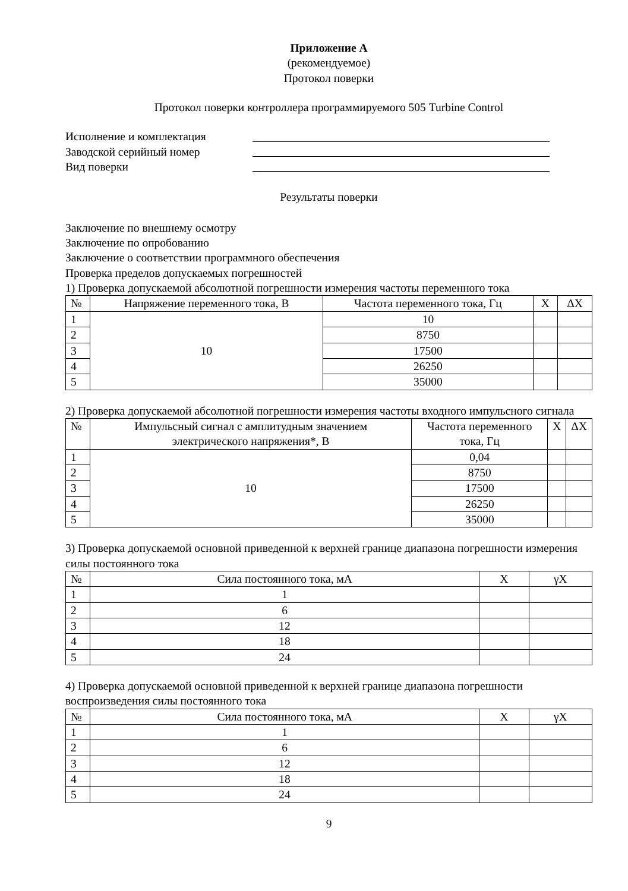Приложение А
(рекомендуемое)
Протокол поверки
Протокол поверки контроллера программируемого 505 Turbine Control
Исполнение и комплектация
Заводской серийный номер
Вид поверки
Результаты поверки
Заключение по внешнему осмотру
Заключение по опробованию
Заключение о соответствии программного обеспечения
Проверка пределов допускаемых погрешностей
1) Проверка допускаемой абсолютной погрешности измерения частоты переменного тока
| № | Напряжение переменного тока, В | Частота переменного тока, Гц | X | ΔX |
| --- | --- | --- | --- | --- |
| 1 | 10 | 10 | | |
| 2 | | 8750 | | |
| 3 | | 17500 | | |
| 4 | | 26250 | | |
| 5 | | 35000 | | |
2) Проверка допускаемой абсолютной погрешности измерения частоты входного импульсного сигнала
| № | Импульсный сигнал с амплитудным значением электрического напряжения*, В | Частота переменного тока, Гц | X | ΔX |
| --- | --- | --- | --- | --- |
| 1 | 10 | 0,04 | | |
| 2 | | 8750 | | |
| 3 | | 17500 | | |
| 4 | | 26250 | | |
| 5 | | 35000 | | |
3) Проверка допускаемой основной приведенной к верхней границе диапазона погрешности измерения силы постоянного тока
| № | Сила постоянного тока, мА | X | γX |
| --- | --- | --- | --- |
| 1 | 1 | | |
| 2 | 6 | | |
| 3 | 12 | | |
| 4 | 18 | | |
| 5 | 24 | | |
4) Проверка допускаемой основной приведенной к верхней границе диапазона погрешности воспроизведения силы постоянного тока
| № | Сила постоянного тока, мА | X | γX |
| --- | --- | --- | --- |
| 1 | 1 | | |
| 2 | 6 | | |
| 3 | 12 | | |
| 4 | 18 | | |
| 5 | 24 | | |
9